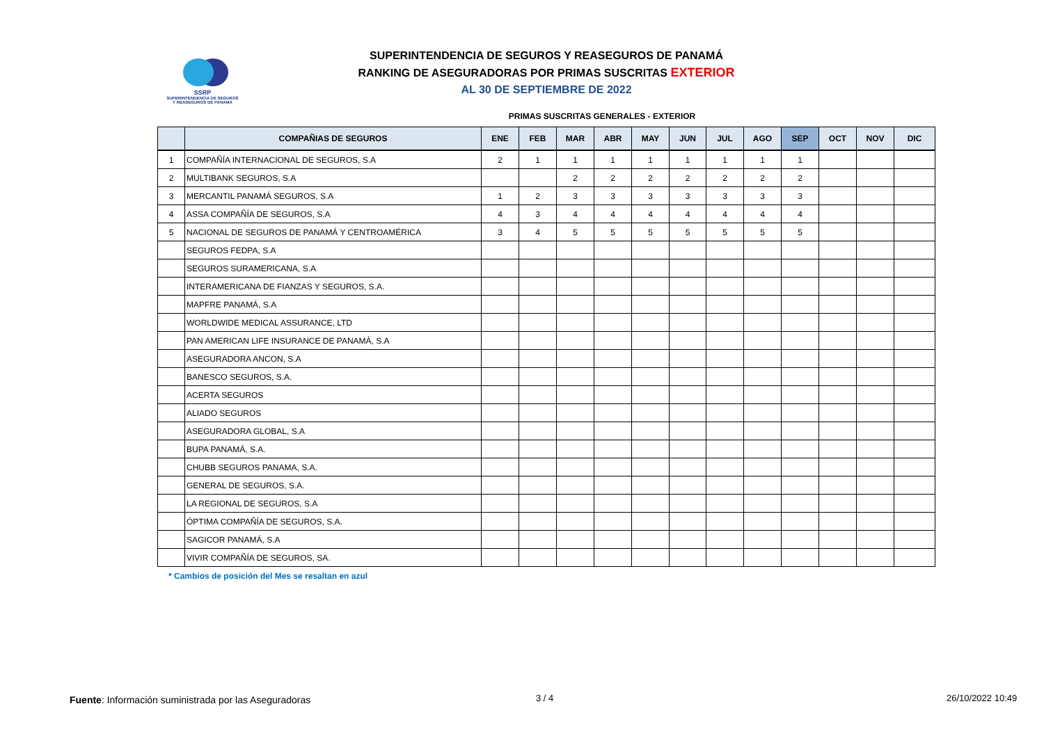SSRP
SUPERINTENDENCIA DE SEGUROS
Y REASEGUROS DE PANAMÁ
SUPERINTENDENCIA DE SEGUROS Y REASEGUROS DE PANAMÁ
RANKING DE ASEGURADORAS POR PRIMAS SUSCRITAS EXTERIOR
AL 30 DE SEPTIEMBRE DE 2022
PRIMAS SUSCRITAS GENERALES - EXTERIOR
| | COMPAÑIAS DE SEGUROS | ENE | FEB | MAR | ABR | MAY | JUN | JUL | AGO | SEP | OCT | NOV | DIC |
| --- | --- | --- | --- | --- | --- | --- | --- | --- | --- | --- | --- | --- | --- |
| 1 | COMPAÑÍA INTERNACIONAL DE SEGUROS, S.A | 2 | 1 | 1 | 1 | 1 | 1 | 1 | 1 | 1 | | | |
| 2 | MULTIBANK SEGUROS, S.A | | | 2 | 2 | 2 | 2 | 2 | 2 | 2 | | | |
| 3 | MERCANTIL PANAMÁ SEGUROS, S.A | 1 | 2 | 3 | 3 | 3 | 3 | 3 | 3 | 3 | | | |
| 4 | ASSA COMPAÑÍA DE SEGUROS, S.A | 4 | 3 | 4 | 4 | 4 | 4 | 4 | 4 | 4 | | | |
| 5 | NACIONAL DE SEGUROS DE PANAMÁ Y CENTROAMÉRICA | 3 | 4 | 5 | 5 | 5 | 5 | 5 | 5 | 5 | | | |
| | SEGUROS FEDPA, S.A | | | | | | | | | | | | |
| | SEGUROS SURAMERICANA, S.A | | | | | | | | | | | | |
| | INTERAMERICANA DE FIANZAS Y SEGUROS, S.A. | | | | | | | | | | | | |
| | MAPFRE PANAMÁ, S.A | | | | | | | | | | | | |
| | WORLDWIDE MEDICAL ASSURANCE, LTD | | | | | | | | | | | | |
| | PAN AMERICAN LIFE INSURANCE DE PANAMÁ, S.A | | | | | | | | | | | | |
| | ASEGURADORA ANCON, S.A | | | | | | | | | | | | |
| | BANESCO SEGUROS, S.A. | | | | | | | | | | | | |
| | ACERTA SEGUROS | | | | | | | | | | | | |
| | ALIADO SEGUROS | | | | | | | | | | | | |
| | ASEGURADORA GLOBAL, S.A | | | | | | | | | | | | |
| | BUPA PANAMÁ, S.A. | | | | | | | | | | | | |
| | CHUBB SEGUROS PANAMA, S.A. | | | | | | | | | | | | |
| | GENERAL DE SEGUROS, S.A. | | | | | | | | | | | | |
| | LA REGIONAL DE SEGUROS, S.A | | | | | | | | | | | | |
| | ÓPTIMA COMPAÑÍA DE SEGUROS, S.A. | | | | | | | | | | | | |
| | SAGICOR PANAMÁ, S.A | | | | | | | | | | | | |
| | VIVIR COMPAÑÍA DE SEGUROS, SA. | | | | | | | | | | | | |
* Cambios de posición del Mes se resaltan en azul
Fuente: Información suministrada por las Aseguradoras
3 / 4 26/10/2022 10:49